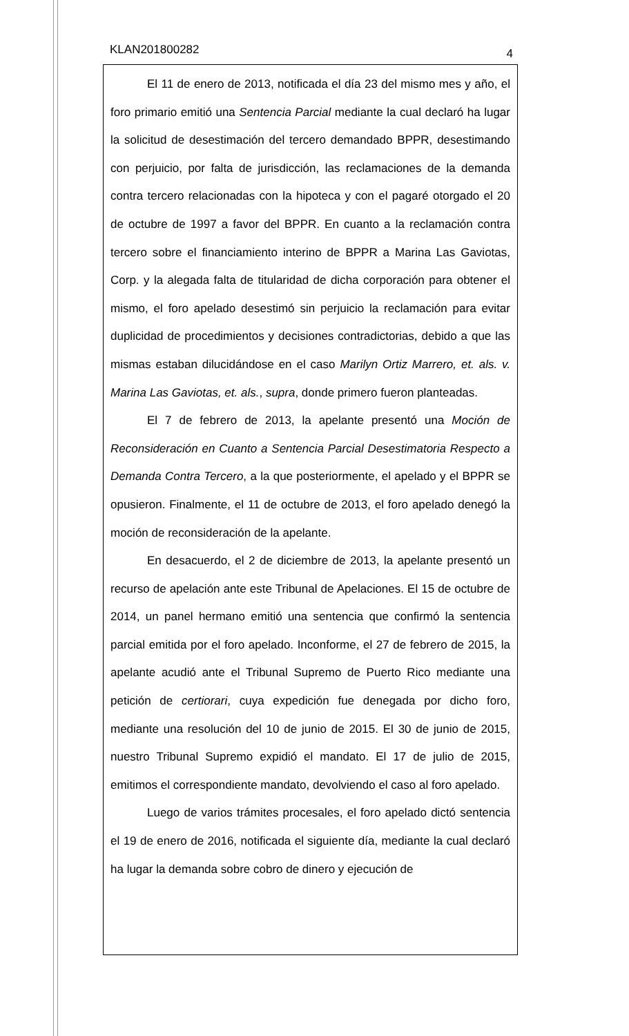KLAN201800282 4
El 11 de enero de 2013, notificada el día 23 del mismo mes y año, el foro primario emitió una Sentencia Parcial mediante la cual declaró ha lugar la solicitud de desestimación del tercero demandado BPPR, desestimando con perjuicio, por falta de jurisdicción, las reclamaciones de la demanda contra tercero relacionadas con la hipoteca y con el pagaré otorgado el 20 de octubre de 1997 a favor del BPPR. En cuanto a la reclamación contra tercero sobre el financiamiento interino de BPPR a Marina Las Gaviotas, Corp. y la alegada falta de titularidad de dicha corporación para obtener el mismo, el foro apelado desestimó sin perjuicio la reclamación para evitar duplicidad de procedimientos y decisiones contradictorias, debido a que las mismas estaban dilucidándose en el caso Marilyn Ortiz Marrero, et. als. v. Marina Las Gaviotas, et. als., supra, donde primero fueron planteadas.
El 7 de febrero de 2013, la apelante presentó una Moción de Reconsideración en Cuanto a Sentencia Parcial Desestimatoria Respecto a Demanda Contra Tercero, a la que posteriormente, el apelado y el BPPR se opusieron. Finalmente, el 11 de octubre de 2013, el foro apelado denegó la moción de reconsideración de la apelante.
En desacuerdo, el 2 de diciembre de 2013, la apelante presentó un recurso de apelación ante este Tribunal de Apelaciones. El 15 de octubre de 2014, un panel hermano emitió una sentencia que confirmó la sentencia parcial emitida por el foro apelado. Inconforme, el 27 de febrero de 2015, la apelante acudió ante el Tribunal Supremo de Puerto Rico mediante una petición de certiorari, cuya expedición fue denegada por dicho foro, mediante una resolución del 10 de junio de 2015. El 30 de junio de 2015, nuestro Tribunal Supremo expidió el mandato. El 17 de julio de 2015, emitimos el correspondiente mandato, devolviendo el caso al foro apelado.
Luego de varios trámites procesales, el foro apelado dictó sentencia el 19 de enero de 2016, notificada el siguiente día, mediante la cual declaró ha lugar la demanda sobre cobro de dinero y ejecución de